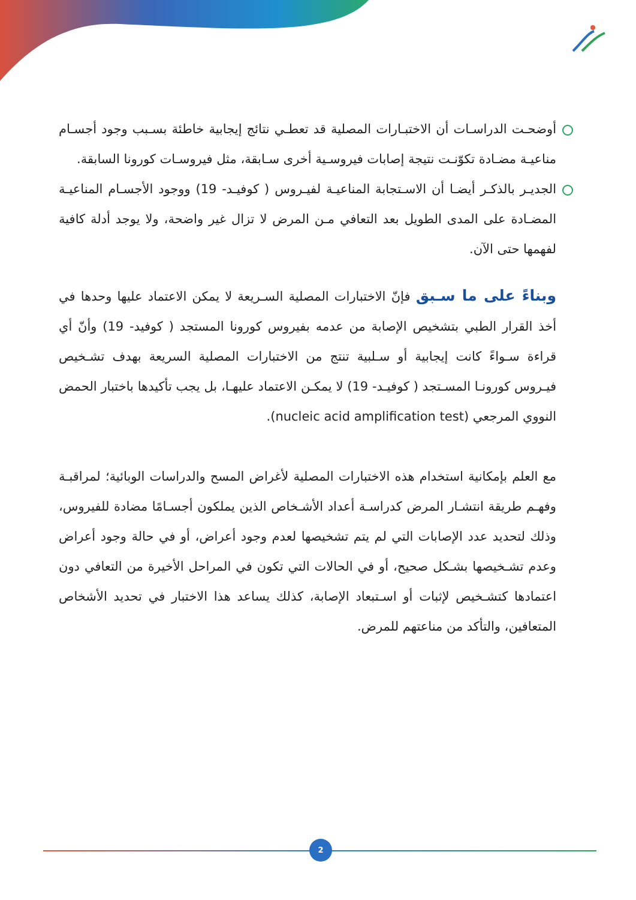أوضحـت الدراسـات أن الاختبـارات المصلية قد تعطـي نتائج إيجابية خاطئة بسـبب وجود أجسـام مناعيـة مضـادة تكوّنـت نتيجة إصابات فيروسـية أخرى سـابقة، مثل فيروسـات كورونا السابقة.
الجديـر بالذكـر أيضـا أن الاسـتجابة المناعيـة لفيـروس ( كوفيـد- 19) ووجود الأجسـام المناعيـة المضـادة على المدى الطويل بعد التعافي مـن المرض لا تزال غير واضحة، ولا يوجد أدلة كافية لفهمها حتى الآن.
وبناءً على ما سـبق فإنّ الاختبارات المصلية السـريعة لا يمكن الاعتماد عليها وحدها في أخذ القرار الطبي بتشخيص الإصابة من عدمه بفيروس كورونا المستجد ( كوفيد- 19) وأنّ أي قراءة سـواءً كانت إيجابية أو سـلبية تنتج من الاختبارات المصلية السريعة بهدف تشـخيص فيـروس كورونـا المسـتجد ( كوفيـد- 19) لا يمكـن الاعتماد عليهـا، بل يجب تأكيدها باختبار الحمض النووي المرجعي (nucleic acid amplification test).
مع العلم بإمكانية استخدام هذه الاختبارات المصلية لأغراض المسح والدراسات الوبائية؛ لمراقبـة وفهـم طريقة انتشـار المرض كدراسـة أعداد الأشـخاص الذين يملكون أجسـامًا مضادة للفيروس، وذلك لتحديد عدد الإصابات التي لم يتم تشخيصها لعدم وجود أعراض، أو في حالة وجود أعراض وعدم تشـخيصها بشـكل صحيح، أو في الحالات التي تكون في المراحل الأخيرة من التعافي دون اعتمادها كتشـخيص لإثبات أو اسـتبعاد الإصابة، كذلك يساعد هذا الاختبار في تحديد الأشخاص المتعافين، والتأكد من مناعتهم للمرض.
2